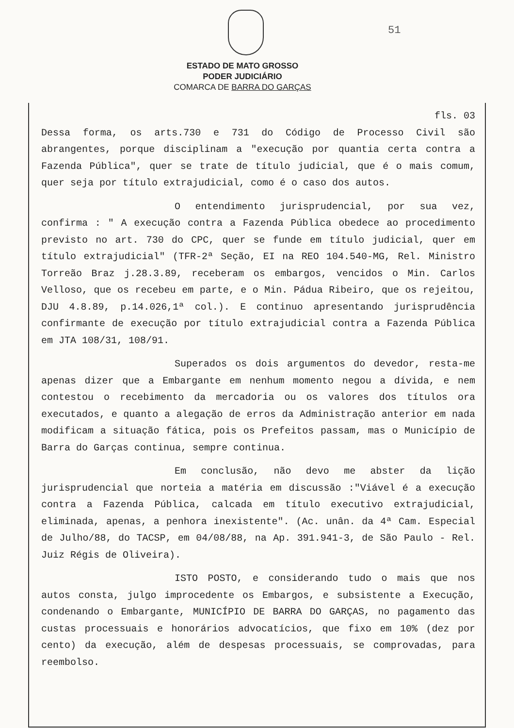51
ESTADO DE MATO GROSSO
PODER JUDICIÁRIO
COMARCA DE BARRA DO GARÇAS
fls. 03
Dessa forma, os arts.730 e 731 do Código de Processo Civil são abrangentes, porque disciplinam a "execução por quantia certa contra a Fazenda Pública", quer se trate de título judicial, que é o mais comum, quer seja por título extrajudicial, como é o caso dos autos.
O entendimento jurisprudencial, por sua vez, confirma : " A execução contra a Fazenda Pública obedece ao procedimento previsto no art. 730 do CPC, quer se funde em título judicial, quer em título extrajudicial" (TFR-2ª Seção, EI na REO 104.540-MG, Rel. Ministro Torreão Braz j.28.3.89, receberam os embargos, vencidos o Min. Carlos Velloso, que os recebeu em parte, e o Min. Pádua Ribeiro, que os rejeitou, DJU 4.8.89, p.14.026,1ª col.). E continuo apresentando jurisprudência confirmante de execução por título extrajudicial contra a Fazenda Pública em JTA 108/31, 108/91.
Superados os dois argumentos do devedor, resta-me apenas dizer que a Embargante em nenhum momento negou a dívida, e nem contestou o recebimento da mercadoria ou os valores dos títulos ora executados, e quanto a alegação de erros da Administração anterior em nada modificam a situação fática, pois os Prefeitos passam, mas o Município de Barra do Garças continua, sempre continua.
Em conclusão, não devo me abster da lição jurisprudencial que norteia a matéria em discussão :"Viável é a execução contra a Fazenda Pública, calcada em título executivo extrajudicial, eliminada, apenas, a penhora inexistente". (Ac. unân. da 4ª Cam. Especial de Julho/88, do TACSP, em 04/08/88, na Ap. 391.941-3, de São Paulo - Rel. Juiz Régis de Oliveira).
ISTO POSTO, e considerando tudo o mais que nos autos consta, julgo improcedente os Embargos, e subsistente a Execução, condenando o Embargante, MUNICÍPIO DE BARRA DO GARÇAS, no pagamento das custas processuais e honorários advocatícios, que fixo em 10% (dez por cento) da execução, além de despesas processuais, se comprovadas, para reembolso.